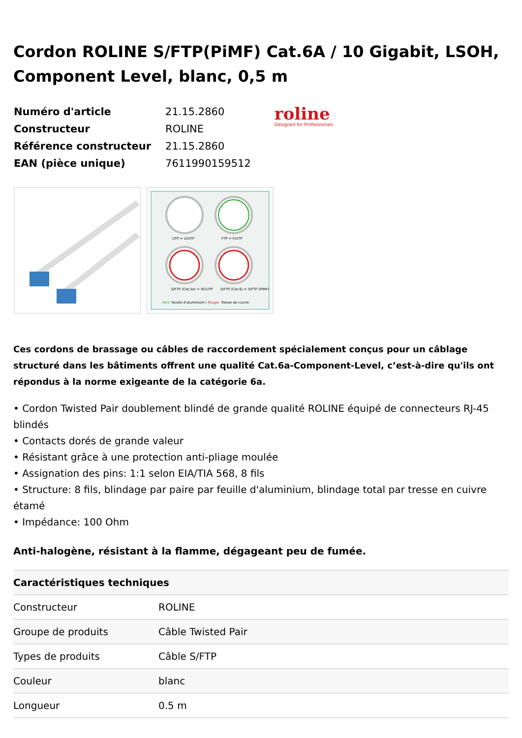Cordon ROLINE S/FTP(PiMF) Cat.6A / 10 Gigabit, LSOH, Component Level, blanc, 0,5 m
| Numéro d'article | 21.15.2860 |
| Constructeur | ROLINE |
| Référence constructeur | 21.15.2860 |
| EAN (pièce unique) | 7611990159512 |
roline
Designed for Professionals
UTP = U/UTP
FTP = F/UTP
S/FTP (Cat.5e) = SF/UTP
S/FTP (Cat.6) = S/FTP (PiMF)
Vert: feuille d'aluminium / Rouge: Tresse de cuivre
Ces cordons de brassage ou câbles de raccordement spécialement conçus pour un câblage structuré dans les bâtiments offrent une qualité Cat.6a-Component-Level, c’est-à-dire qu'ils ont répondus à la norme exigeante de la catégorie 6a.
• Cordon Twisted Pair doublement blindé de grande qualité ROLINE équipé de connecteurs RJ-45 blindés
• Contacts dorés de grande valeur
• Résistant grâce à une protection anti-pliage moulée
• Assignation des pins: 1:1 selon EIA/TIA 568, 8 fils
• Structure: 8 fils, blindage par paire par feuille d'aluminium, blindage total par tresse en cuivre étamé
• Impédance: 100 Ohm
Anti-halogène, résistant à la flamme, dégageant peu de fumée.
| Caractéristiques techniques | |
| --- | --- |
| Constructeur | ROLINE |
| Groupe de produits | Câble Twisted Pair |
| Types de produits | Câble S/FTP |
| Couleur | blanc |
| Longueur | 0.5 m |